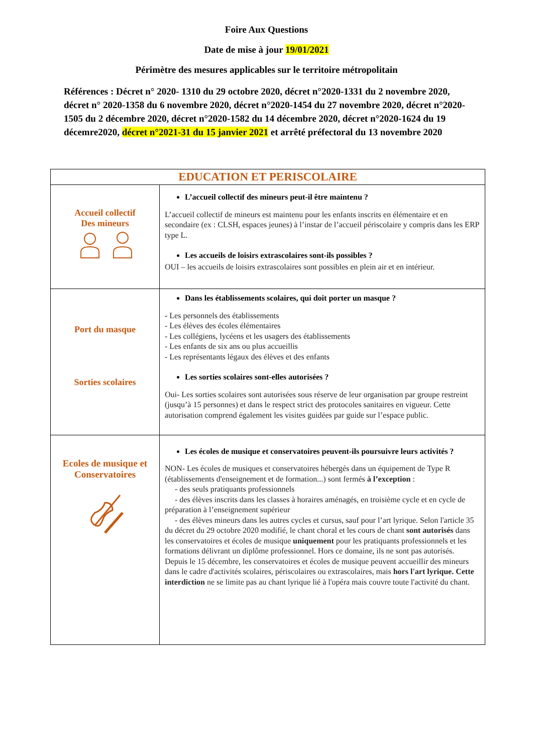Foire Aux Questions
Date de mise à jour 19/01/2021
Périmètre des mesures applicables sur le territoire métropolitain
Références : Décret n° 2020- 1310 du 29 octobre 2020, décret n°2020-1331 du 2 novembre 2020, décret n° 2020-1358 du 6 novembre 2020, décret n°2020-1454 du 27 novembre 2020, décret n°2020-1505 du 2 décembre 2020, décret n°2020-1582 du 14 décembre 2020, décret n°2020-1624 du 19 décemre2020, décret n°2021-31 du 15 janvier 2021 et arrêté préfectoral du 13 novembre 2020
| EDUCATION ET PERISCOLAIRE | |
| --- | --- |
| Accueil collectif Des mineurs | L’accueil collectif des mineurs peut-il être maintenu ? L’accueil collectif de mineurs est maintenu pour les enfants inscrits en élémentaire et en secondaire (ex : CLSH, espaces jeunes) à l’instar de l’accueil périscolaire y compris dans les ERP type L. Les accueils de loisirs extrascolaires sont-ils possibles ? OUI – les accueils de loisirs extrascolaires sont possibles en plein air et en intérieur. |
| Port du masque Sorties scolaires | Dans les établissements scolaires, qui doit porter un masque ? - Les personnels des établissements - Les élèves des écoles élémentaires - Les collégiens, lycéens et les usagers des établissements - Les enfants de six ans ou plus accueillis - Les représentants légaux des élèves et des enfants Les sorties scolaires sont-elles autorisées ? Oui- Les sorties scolaires sont autorisées sous réserve de leur organisation par groupe restreint (jusqu’à 15 personnes) et dans le respect strict des protocoles sanitaires en vigueur. Cette autorisation comprend également les visites guidées par guide sur l’espace public. |
| Ecoles de musique et Conservatoires | Les écoles de musique et conservatoires peuvent-ils poursuivre leurs activités ? NON- Les écoles de musiques et conservatoires hébergés dans un équipement de Type R (établissements d'enseignement et de formation...) sont fermés à l’exception : - des seuls pratiquants professionnels - des élèves inscrits dans les classes à horaires aménagés, en troisième cycle et en cycle de préparation à l’enseignement supérieur - des élèves mineurs dans les autres cycles et cursus, sauf pour l’art lyrique. Selon l'article 35 du décret du 29 octobre 2020 modifié, le chant choral et les cours de chant sont autorisés dans les conservatoires et écoles de musique uniquement pour les pratiquants professionnels et les formations délivrant un diplôme professionnel. Hors ce domaine, ils ne sont pas autorisés. Depuis le 15 décembre, les conservatoires et écoles de musique peuvent accueillir des mineurs dans le cadre d'activités scolaires, périscolaires ou extrascolaires, mais hors l'art lyrique. Cette interdiction ne se limite pas au chant lyrique lié à l'opéra mais couvre toute l'activité du chant. |